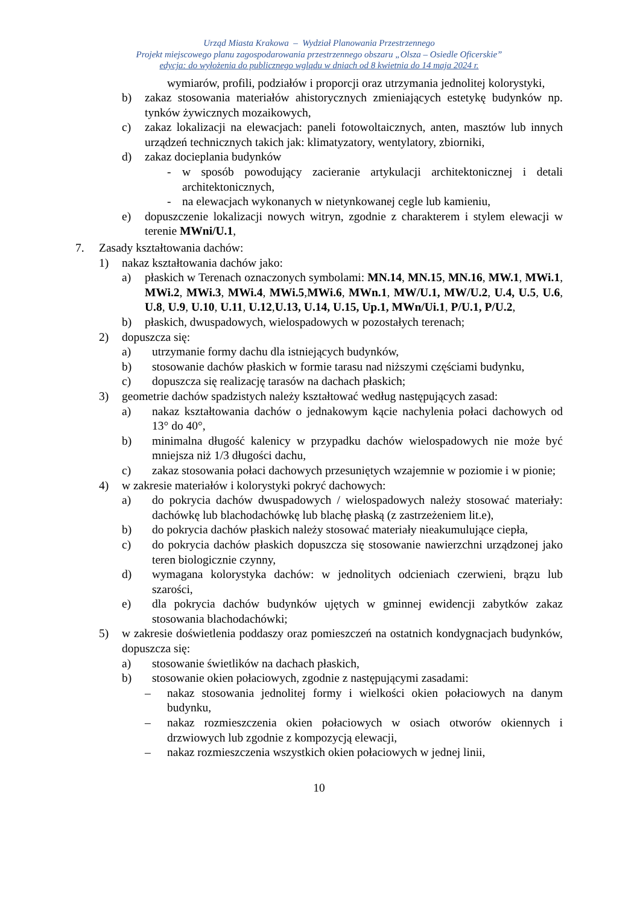Urząd Miasta Krakowa – Wydział Planowania Przestrzennego
Projekt miejscowego planu zagospodarowania przestrzennego obszaru „Olsza – Osiedle Oficerskie”
edycja: do wyłożenia do publicznego wglądu w dniach od 8 kwietnia do 14 maja 2024 r.
wymiarów, profili, podziałów i proporcji oraz utrzymania jednolitej kolorystyki,
b) zakaz stosowania materiałów ahistorycznych zmieniających estetykę budynków np. tynków żywicznych mozaikowych,
c) zakaz lokalizacji na elewacjach: paneli fotowoltaicznych, anten, masztów lub innych urządzeń technicznych takich jak: klimatyzatory, wentylatory, zbiorniki,
d) zakaz docieplania budynków
- w sposób powodujący zacieranie artykulacji architektonicznej i detali architektonicznych,
- na elewacjach wykonanych w nietynkowanej cegle lub kamieniu,
e) dopuszczenie lokalizacji nowych witryn, zgodnie z charakterem i stylem elewacji w terenie MWni/U.1,
7. Zasady kształtowania dachów:
1) nakaz kształtowania dachów jako:
a) płaskich w Terenach oznaczonych symbolami: MN.14, MN.15, MN.16, MW.1, MWi.1, MWi.2, MWi.3, MWi.4, MWi.5,MWi.6, MWn.1, MW/U.1, MW/U.2, U.4, U.5, U.6, U.8, U.9, U.10, U.11, U.12,U.13, U.14, U.15, Up.1, MWn/Ui.1, P/U.1, P/U.2,
b) płaskich, dwuspadowych, wielospadowych w pozostałych terenach;
2) dopuszcza się:
a) utrzymanie formy dachu dla istniejących budynków,
b) stosowanie dachów płaskich w formie tarasu nad niższymi częściami budynku,
c) dopuszcza się realizację tarasów na dachach płaskich;
3) geometrie dachów spadzistych należy kształtować według następujących zasad:
a) nakaz kształtowania dachów o jednakowym kącie nachylenia połaci dachowych od 13° do 40°,
b) minimalna długość kalenicy w przypadku dachów wielospadowych nie może być mniejsza niż 1/3 długości dachu,
c) zakaz stosowania połaci dachowych przesuniętych wzajemnie w poziomie i w pionie;
4) w zakresie materiałów i kolorystyki pokryć dachowych:
a) do pokrycia dachów dwuspadowych / wielospadowych należy stosować materiały: dachówkę lub blachodachówkę lub blachę płaską (z zastrzeżeniem lit.e),
b) do pokrycia dachów płaskich należy stosować materiały nieakumulujące ciepła,
c) do pokrycia dachów płaskich dopuszcza się stosowanie nawierzchni urządzonej jako teren biologicznie czynny,
d) wymagana kolorystyka dachów: w jednolitych odcieniach czerwieni, brązu lub szarości,
e) dla pokrycia dachów budynków ujętych w gminnej ewidencji zabytków zakaz stosowania blachodachówki;
5) w zakresie doświetlenia poddaszy oraz pomieszczeń na ostatnich kondygnacjach budynków, dopuszcza się:
a) stosowanie świetlików na dachach płaskich,
b) stosowanie okien połaciowych, zgodnie z następującymi zasadami:
– nakaz stosowania jednolitej formy i wielkości okien połaciowych na danym budynku,
– nakaz rozmieszczenia okien połaciowych w osiach otworów okiennych i drzwiowych lub zgodnie z kompozycją elewacji,
– nakaz rozmieszczenia wszystkich okien połaciowych w jednej linii,
10